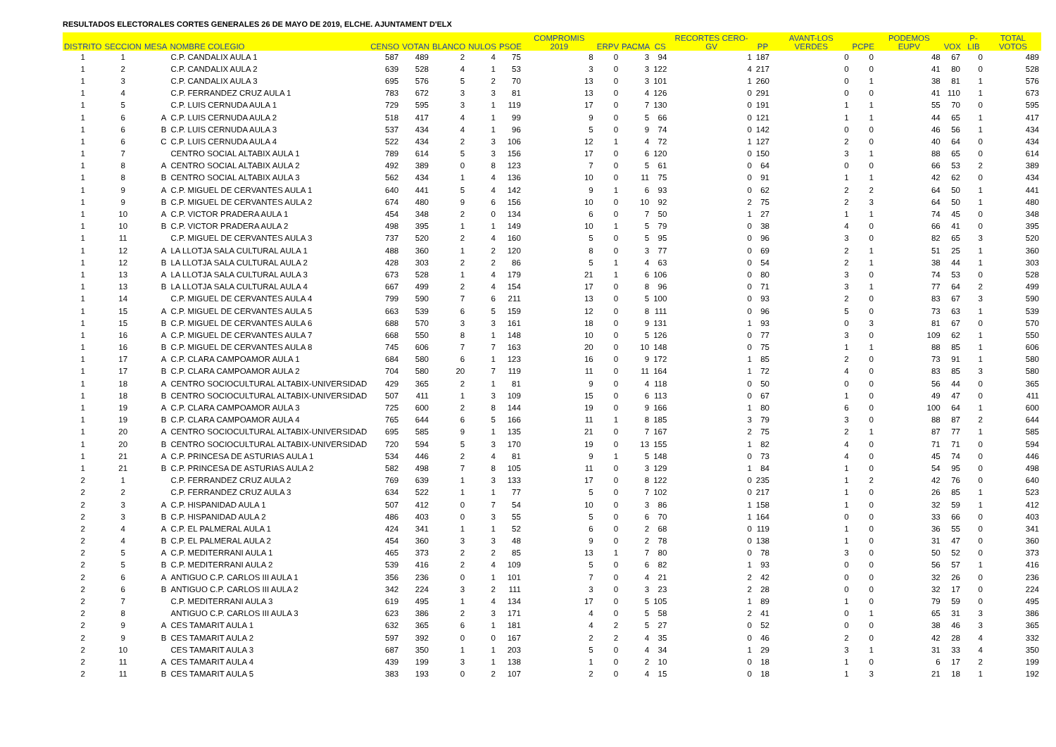RESULTADOS ELECTORALES CORTES GENERALES 26 DE MAYO DE 2019, ELCHE. AJUNTAMENT D'ELX
| DISTRITO | SECCION | MESA | NOMBRE COLEGIO | CENSO | VOTAN | BLANCO | NULOS | PSOE | COMPROMIS 2019 | ERPV | PACMA | CS | RECORTES CERO-GV | PP | AVANT-LOS VERDES | PCPE | PODEMOS EUPV | VOX | P-LIB | TOTAL VOTOS |
| --- | --- | --- | --- | --- | --- | --- | --- | --- | --- | --- | --- | --- | --- | --- | --- | --- | --- | --- | --- | --- |
| 1 | 1 | | C.P. CANDALIX AULA 1 | 587 | 489 | 2 | 4 | 75 | 8 | 0 | 3 | 94 | 1 | 187 | 0 | 0 | 48 | 67 | 0 | 489 |
| 1 | 2 | | C.P. CANDALIX AULA 2 | 639 | 528 | 4 | 1 | 53 | 3 | 0 | 3 | 122 | 4 | 217 | 0 | 0 | 41 | 80 | 0 | 528 |
| 1 | 3 | | C.P. CANDALIX AULA 3 | 695 | 576 | 5 | 2 | 70 | 13 | 0 | 3 | 101 | 1 | 260 | 0 | 1 | 38 | 81 | 1 | 576 |
| 1 | 4 | | C.P. FERRANDEZ CRUZ AULA 1 | 783 | 672 | 3 | 3 | 81 | 13 | 0 | 4 | 126 | 0 | 291 | 0 | 0 | 41 | 110 | 1 | 673 |
| 1 | 5 | | C.P. LUIS CERNUDA AULA 1 | 729 | 595 | 3 | 1 | 119 | 17 | 0 | 7 | 130 | 0 | 191 | 1 | 1 | 55 | 70 | 0 | 595 |
| 1 | 6 | A | C.P. LUIS CERNUDA AULA 2 | 518 | 417 | 4 | 1 | 99 | 9 | 0 | 5 | 66 | 0 | 121 | 1 | 1 | 44 | 65 | 1 | 417 |
| 1 | 6 | B | C.P. LUIS CERNUDA AULA 3 | 537 | 434 | 4 | 1 | 96 | 5 | 0 | 9 | 74 | 0 | 142 | 0 | 0 | 46 | 56 | 1 | 434 |
| 1 | 6 | C | C.P. LUIS CERNUDA AULA 4 | 522 | 434 | 2 | 3 | 106 | 12 | 1 | 4 | 72 | 1 | 127 | 2 | 0 | 40 | 64 | 0 | 434 |
| 1 | 7 | | CENTRO SOCIAL ALTABIX AULA 1 | 789 | 614 | 5 | 3 | 156 | 17 | 0 | 6 | 120 | 0 | 150 | 3 | 1 | 88 | 65 | 0 | 614 |
| 1 | 8 | A | CENTRO SOCIAL ALTABIX AULA 2 | 492 | 389 | 0 | 8 | 123 | 7 | 0 | 5 | 61 | 0 | 64 | 0 | 0 | 66 | 53 | 2 | 389 |
| 1 | 8 | B | CENTRO SOCIAL ALTABIX AULA 3 | 562 | 434 | 1 | 4 | 136 | 10 | 0 | 11 | 75 | 0 | 91 | 1 | 1 | 42 | 62 | 0 | 434 |
| 1 | 9 | A | C.P. MIGUEL DE CERVANTES AULA 1 | 640 | 441 | 5 | 4 | 142 | 9 | 1 | 6 | 93 | 0 | 62 | 2 | 2 | 64 | 50 | 1 | 441 |
| 1 | 9 | B | C.P. MIGUEL DE CERVANTES AULA 2 | 674 | 480 | 9 | 6 | 156 | 10 | 0 | 10 | 92 | 2 | 75 | 2 | 3 | 64 | 50 | 1 | 480 |
| 1 | 10 | A | C.P. VICTOR PRADERA AULA 1 | 454 | 348 | 2 | 0 | 134 | 6 | 0 | 7 | 50 | 1 | 27 | 1 | 1 | 74 | 45 | 0 | 348 |
| 1 | 10 | B | C.P. VICTOR PRADERA AULA 2 | 498 | 395 | 1 | 1 | 149 | 10 | 1 | 5 | 79 | 0 | 38 | 4 | 0 | 66 | 41 | 0 | 395 |
| 1 | 11 | | C.P. MIGUEL DE CERVANTES AULA 3 | 737 | 520 | 2 | 4 | 160 | 5 | 0 | 5 | 95 | 0 | 96 | 3 | 0 | 82 | 65 | 3 | 520 |
| 1 | 12 | A | LA LLOTJA SALA CULTURAL AULA 1 | 488 | 360 | 1 | 2 | 120 | 8 | 0 | 3 | 77 | 0 | 69 | 2 | 1 | 51 | 25 | 1 | 360 |
| 1 | 12 | B | LA LLOTJA SALA CULTURAL AULA 2 | 428 | 303 | 2 | 2 | 86 | 5 | 1 | 4 | 63 | 0 | 54 | 2 | 1 | 38 | 44 | 1 | 303 |
| 1 | 13 | A | LA LLOTJA SALA CULTURAL AULA 3 | 673 | 528 | 1 | 4 | 179 | 21 | 1 | 6 | 106 | 0 | 80 | 3 | 0 | 74 | 53 | 0 | 528 |
| 1 | 13 | B | LA LLOTJA SALA CULTURAL AULA 4 | 667 | 499 | 2 | 4 | 154 | 17 | 0 | 8 | 96 | 0 | 71 | 3 | 1 | 77 | 64 | 2 | 499 |
| 1 | 14 | | C.P. MIGUEL DE CERVANTES AULA 4 | 799 | 590 | 7 | 6 | 211 | 13 | 0 | 5 | 100 | 0 | 93 | 2 | 0 | 83 | 67 | 3 | 590 |
| 1 | 15 | A | C.P. MIGUEL DE CERVANTES AULA 5 | 663 | 539 | 6 | 5 | 159 | 12 | 0 | 8 | 111 | 0 | 96 | 5 | 0 | 73 | 63 | 1 | 539 |
| 1 | 15 | B | C.P. MIGUEL DE CERVANTES AULA 6 | 688 | 570 | 3 | 3 | 161 | 18 | 0 | 9 | 131 | 1 | 93 | 0 | 3 | 81 | 67 | 0 | 570 |
| 1 | 16 | A | C.P. MIGUEL DE CERVANTES AULA 7 | 668 | 550 | 8 | 1 | 148 | 10 | 0 | 5 | 126 | 0 | 77 | 3 | 0 | 109 | 62 | 1 | 550 |
| 1 | 16 | B | C.P. MIGUEL DE CERVANTES AULA 8 | 745 | 606 | 7 | 7 | 163 | 20 | 0 | 10 | 148 | 0 | 75 | 1 | 1 | 88 | 85 | 1 | 606 |
| 1 | 17 | A | C.P. CLARA CAMPOAMOR AULA 1 | 684 | 580 | 6 | 1 | 123 | 16 | 0 | 9 | 172 | 1 | 85 | 2 | 0 | 73 | 91 | 1 | 580 |
| 1 | 17 | B | C.P. CLARA CAMPOAMOR AULA 2 | 704 | 580 | 20 | 7 | 119 | 11 | 0 | 11 | 164 | 1 | 72 | 4 | 0 | 83 | 85 | 3 | 580 |
| 1 | 18 | A | CENTRO SOCIOCULTURAL ALTABIX-UNIVERSIDAD | 429 | 365 | 2 | 1 | 81 | 9 | 0 | 4 | 118 | 0 | 50 | 0 | 0 | 56 | 44 | 0 | 365 |
| 1 | 18 | B | CENTRO SOCIOCULTURAL ALTABIX-UNIVERSIDAD | 507 | 411 | 1 | 3 | 109 | 15 | 0 | 6 | 113 | 0 | 67 | 1 | 0 | 49 | 47 | 0 | 411 |
| 1 | 19 | A | C.P. CLARA CAMPOAMOR AULA 3 | 725 | 600 | 2 | 8 | 144 | 19 | 0 | 9 | 166 | 1 | 80 | 6 | 0 | 100 | 64 | 1 | 600 |
| 1 | 19 | B | C.P. CLARA CAMPOAMOR AULA 4 | 765 | 644 | 6 | 5 | 166 | 11 | 1 | 8 | 185 | 3 | 79 | 3 | 0 | 88 | 87 | 2 | 644 |
| 1 | 20 | A | CENTRO SOCIOCULTURAL ALTABIX-UNIVERSIDAD | 695 | 585 | 9 | 1 | 135 | 21 | 0 | 7 | 167 | 2 | 75 | 2 | 1 | 87 | 77 | 1 | 585 |
| 1 | 20 | B | CENTRO SOCIOCULTURAL ALTABIX-UNIVERSIDAD | 720 | 594 | 5 | 3 | 170 | 19 | 0 | 13 | 155 | 1 | 82 | 4 | 0 | 71 | 71 | 0 | 594 |
| 1 | 21 | A | C.P. PRINCESA DE ASTURIAS AULA 1 | 534 | 446 | 2 | 4 | 81 | 9 | 1 | 5 | 148 | 0 | 73 | 4 | 0 | 45 | 74 | 0 | 446 |
| 1 | 21 | B | C.P. PRINCESA DE ASTURIAS AULA 2 | 582 | 498 | 7 | 8 | 105 | 11 | 0 | 3 | 129 | 1 | 84 | 1 | 0 | 54 | 95 | 0 | 498 |
| 2 | 1 | | C.P. FERRANDEZ CRUZ AULA 2 | 769 | 639 | 1 | 3 | 133 | 17 | 0 | 8 | 122 | 0 | 235 | 1 | 2 | 42 | 76 | 0 | 640 |
| 2 | 2 | | C.P. FERRANDEZ CRUZ AULA 3 | 634 | 522 | 1 | 1 | 77 | 5 | 0 | 7 | 102 | 0 | 217 | 1 | 0 | 26 | 85 | 1 | 523 |
| 2 | 3 | A | C.P. HISPANIDAD AULA 1 | 507 | 412 | 0 | 7 | 54 | 10 | 0 | 3 | 86 | 1 | 158 | 1 | 0 | 32 | 59 | 1 | 412 |
| 2 | 3 | B | C.P. HISPANIDAD AULA 2 | 486 | 403 | 0 | 3 | 55 | 5 | 0 | 6 | 70 | 1 | 164 | 0 | 0 | 33 | 66 | 0 | 403 |
| 2 | 4 | A | C.P. EL PALMERAL AULA 1 | 424 | 341 | 1 | 1 | 52 | 6 | 0 | 2 | 68 | 0 | 119 | 1 | 0 | 36 | 55 | 0 | 341 |
| 2 | 4 | B | C.P. EL PALMERAL AULA 2 | 454 | 360 | 3 | 3 | 48 | 9 | 0 | 2 | 78 | 0 | 138 | 1 | 0 | 31 | 47 | 0 | 360 |
| 2 | 5 | A | C.P. MEDITERRANI AULA 1 | 465 | 373 | 2 | 2 | 85 | 13 | 1 | 7 | 80 | 0 | 78 | 3 | 0 | 50 | 52 | 0 | 373 |
| 2 | 5 | B | C.P. MEDITERRANI AULA 2 | 539 | 416 | 2 | 4 | 109 | 5 | 0 | 6 | 82 | 1 | 93 | 0 | 0 | 56 | 57 | 1 | 416 |
| 2 | 6 | A | ANTIGUO C.P. CARLOS III AULA 1 | 356 | 236 | 0 | 1 | 101 | 7 | 0 | 4 | 21 | 2 | 42 | 0 | 0 | 32 | 26 | 0 | 236 |
| 2 | 6 | B | ANTIGUO C.P. CARLOS III AULA 2 | 342 | 224 | 3 | 2 | 111 | 3 | 0 | 3 | 23 | 2 | 28 | 0 | 0 | 32 | 17 | 0 | 224 |
| 2 | 7 | | C.P. MEDITERRANI AULA 3 | 619 | 495 | 1 | 4 | 134 | 17 | 0 | 5 | 105 | 1 | 89 | 1 | 0 | 79 | 59 | 0 | 495 |
| 2 | 8 | | ANTIGUO C.P. CARLOS III AULA 3 | 623 | 386 | 2 | 3 | 171 | 4 | 0 | 5 | 58 | 2 | 41 | 0 | 1 | 65 | 31 | 3 | 386 |
| 2 | 9 | A | CES TAMARIT AULA 1 | 632 | 365 | 6 | 1 | 181 | 4 | 2 | 5 | 27 | 0 | 52 | 0 | 0 | 38 | 46 | 3 | 365 |
| 2 | 9 | B | CES TAMARIT AULA 2 | 597 | 392 | 0 | 0 | 167 | 2 | 2 | 4 | 35 | 0 | 46 | 2 | 0 | 42 | 28 | 4 | 332 |
| 2 | 10 | | CES TAMARIT AULA 3 | 687 | 350 | 1 | 1 | 203 | 5 | 0 | 4 | 34 | 1 | 29 | 3 | 1 | 31 | 33 | 4 | 350 |
| 2 | 11 | A | CES TAMARIT AULA 4 | 439 | 199 | 3 | 1 | 138 | 1 | 0 | 2 | 10 | 0 | 18 | 1 | 0 | 6 | 17 | 2 | 199 |
| 2 | 11 | B | CES TAMARIT AULA 5 | 383 | 193 | 0 | 2 | 107 | 2 | 0 | 4 | 15 | 0 | 18 | 1 | 3 | 21 | 18 | 1 | 192 |